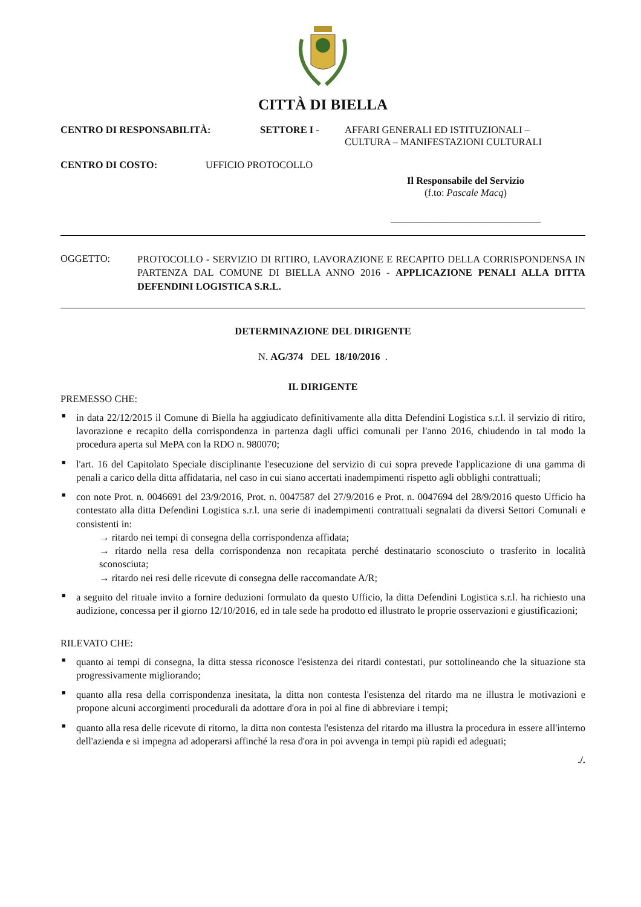CITTÀ DI BIELLA
CENTRO DI RESPONSABILITÀ: SETTORE I - AFFARI GENERALI ED ISTITUZIONALI –
CULTURA – MANIFESTAZIONI CULTURALI
CENTRO DI COSTO: UFFICIO PROTOCOLLO
Il Responsabile del Servizio
(f.to: Pascale Macq)
______________________________
OGGETTO:
PROTOCOLLO - SERVIZIO DI RITIRO, LAVORAZIONE E RECAPITO DELLA CORRISPONDENSA IN PARTENZA DAL COMUNE DI BIELLA ANNO 2016 - APPLICAZIONE PENALI ALLA DITTA DEFENDINI LOGISTICA S.R.L.
DETERMINAZIONE DEL DIRIGENTE
N. AG/374 DEL 18/10/2016 .
IL DIRIGENTE
PREMESSO CHE:
■ in data 22/12/2015 il Comune di Biella ha aggiudicato definitivamente alla ditta Defendini Logistica s.r.l. il servizio di ritiro, lavorazione e recapito della corrispondenza in partenza dagli uffici comunali per l'anno 2016, chiudendo in tal modo la procedura aperta sul MePA con la RDO n. 980070;
■ l'art. 16 del Capitolato Speciale disciplinante l'esecuzione del servizio di cui sopra prevede l'applicazione di una gamma di penali a carico della ditta affidataria, nel caso in cui siano accertati inadempimenti rispetto agli obblighi contrattuali;
■ con note Prot. n. 0046691 del 23/9/2016, Prot. n. 0047587 del 27/9/2016 e Prot. n. 0047694 del 28/9/2016 questo Ufficio ha contestato alla ditta Defendini Logistica s.r.l. una serie di inadempimenti contrattuali segnalati da diversi Settori Comunali e consistenti in:
→ ritardo nei tempi di consegna della corrispondenza affidata;
→ ritardo nella resa della corrispondenza non recapitata perché destinatario sconosciuto o trasferito in località sconosciuta;
→ ritardo nei resi delle ricevute di consegna delle raccomandate A/R;
■ a seguito del rituale invito a fornire deduzioni formulato da questo Ufficio, la ditta Defendini Logistica s.r.l. ha richiesto una audizione, concessa per il giorno 12/10/2016, ed in tale sede ha prodotto ed illustrato le proprie osservazioni e giustificazioni;
RILEVATO CHE:
■ quanto ai tempi di consegna, la ditta stessa riconosce l'esistenza dei ritardi contestati, pur sottolineando che la situazione sta progressivamente migliorando;
■ quanto alla resa della corrispondenza inesitata, la ditta non contesta l'esistenza del ritardo ma ne illustra le motivazioni e propone alcuni accorgimenti procedurali da adottare d'ora in poi al fine di abbreviare i tempi;
■ quanto alla resa delle ricevute di ritorno, la ditta non contesta l'esistenza del ritardo ma illustra la procedura in essere all'interno dell'azienda e si impegna ad adoperarsi affinché la resa d'ora in poi avvenga in tempi più rapidi ed adeguati;
./.